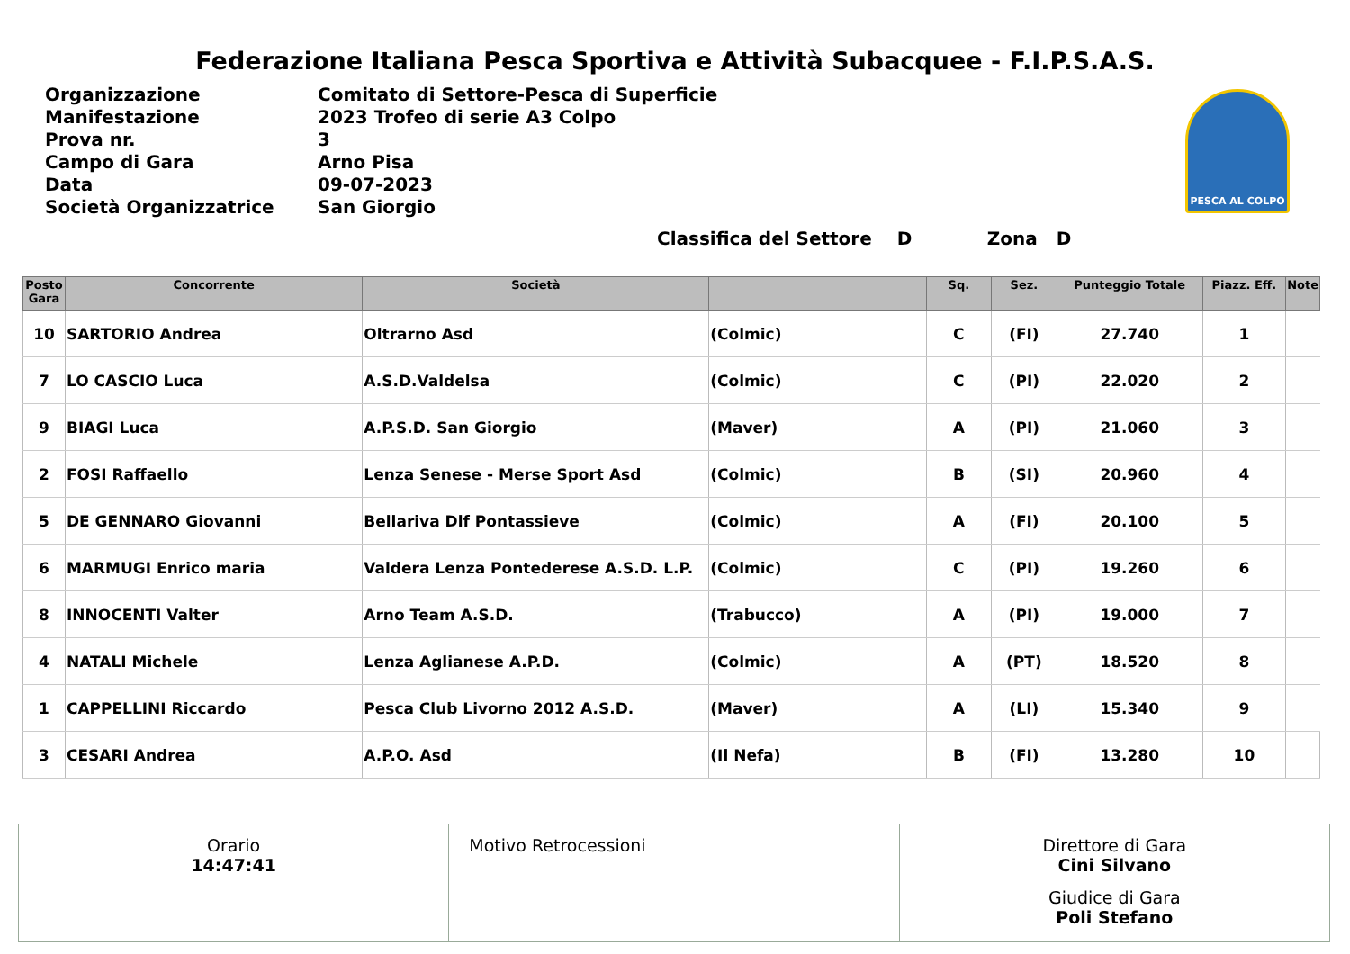Federazione Italiana Pesca Sportiva e Attività Subacquee - F.I.P.S.A.S.
| Organizzazione | Comitato di Settore-Pesca di Superficie |
| Manifestazione | 2023 Trofeo di serie A3 Colpo |
| Prova nr. | 3 |
| Campo di Gara | Arno Pisa |
| Data | 09-07-2023 |
| Società Organizzatrice | San Giorgio |
PESCA AL COLPO
Classifica del Settore D Zona D
| Posto Gara | Concorrente | Società | | Sq. | Sez. | Punteggio Totale | Piazz. Eff. | Note |
| --- | --- | --- | --- | --- | --- | --- | --- | --- |
| 10 | SARTORIO Andrea | Oltrarno Asd | (Colmic) | C | (FI) | 27.740 | 1 | |
| 7 | LO CASCIO Luca | A.S.D.Valdelsa | (Colmic) | C | (PI) | 22.020 | 2 | |
| 9 | BIAGI Luca | A.P.S.D. San Giorgio | (Maver) | A | (PI) | 21.060 | 3 | |
| 2 | FOSI Raffaello | Lenza Senese - Merse Sport Asd | (Colmic) | B | (SI) | 20.960 | 4 | |
| 5 | DE GENNARO Giovanni | Bellariva Dlf Pontassieve | (Colmic) | A | (FI) | 20.100 | 5 | |
| 6 | MARMUGI Enrico maria | Valdera Lenza Pontederese A.S.D. L.P. | (Colmic) | C | (PI) | 19.260 | 6 | |
| 8 | INNOCENTI Valter | Arno Team A.S.D. | (Trabucco) | A | (PI) | 19.000 | 7 | |
| 4 | NATALI Michele | Lenza Aglianese A.P.D. | (Colmic) | A | (PT) | 18.520 | 8 | |
| 1 | CAPPELLINI Riccardo | Pesca Club Livorno 2012 A.S.D. | (Maver) | A | (LI) | 15.340 | 9 | |
| 3 | CESARI Andrea | A.P.O. Asd | (Il Nefa) | B | (FI) | 13.280 | 10 | |
Orario
14:47:41
Motivo Retrocessioni Direttore di Gara
Cini Silvano
Giudice di Gara
Poli Stefano